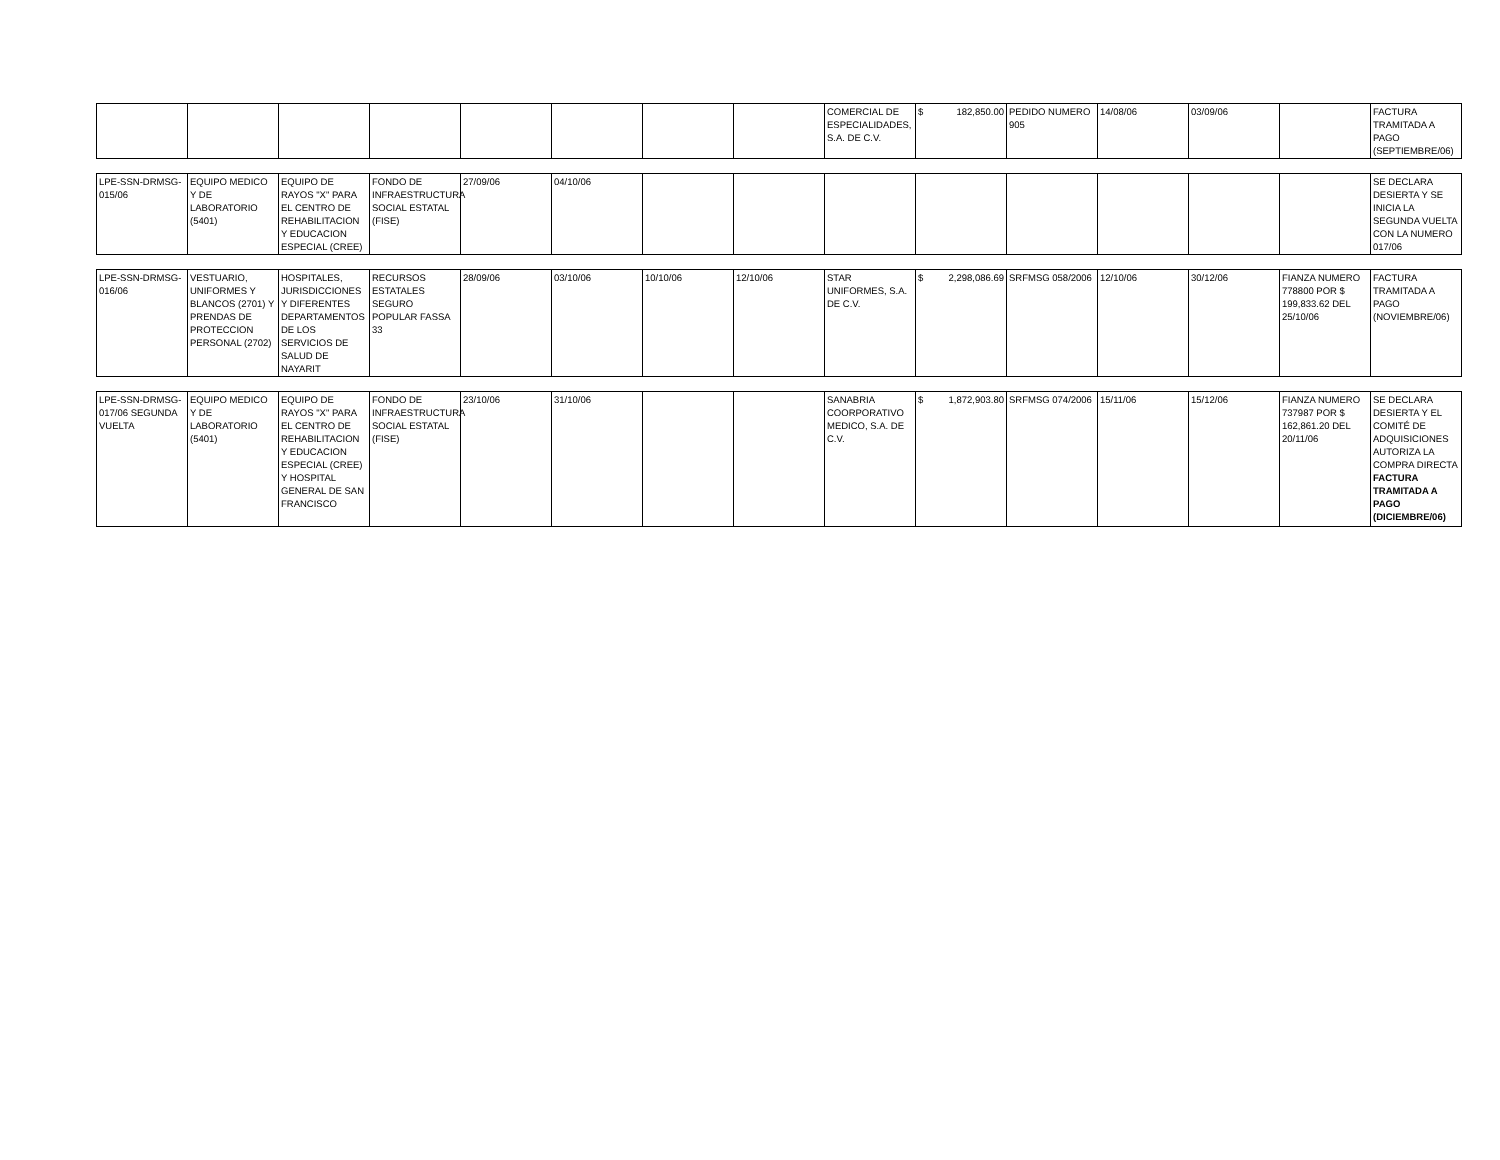| | | | | | | | | COMERCIAL DE ESPECIALIDADES, S.A. DE C.V. | $ 182,850.00 | PEDIDO NUMERO 905 | 14/08/06 | 03/09/06 | | FACTURA TRAMITADA A PAGO (SEPTIEMBRE/06) |
| LPE-SSN-DRMSG-015/06 | EQUIPO MEDICO Y DE LABORATORIO (5401) | EQUIPO DE RAYOS "X" PARA EL CENTRO DE REHABILITACION Y EDUCACION ESPECIAL (CREE) | FONDO DE INFRAESTRUCTURA SOCIAL ESTATAL (FISE) | 27/09/06 | 04/10/06 | | | | | | | | | SE DECLARA DESIERTA Y SE INICIA LA SEGUNDA VUELTA CON LA NUMERO 017/06 |
| LPE-SSN-DRMSG-016/06 | VESTUARIO, UNIFORMES Y BLANCOS (2701) Y PRENDAS DE PROTECCION PERSONAL (2702) | HOSPITALES, JURISDICCIONES Y DIFERENTES DEPARTAMENTOS DE LOS SERVICIOS DE SALUD DE NAYARIT | RECURSOS ESTATALES SEGURO POPULAR FASSA 33 | 28/09/06 | 03/10/06 | 10/10/06 | 12/10/06 | STAR UNIFORMES, S.A. DE C.V. | $ 2,298,086.69 | SRFMSG 058/2006 | 12/10/06 | 30/12/06 | FIANZA NUMERO 778800 POR $ 199,833.62 DEL 25/10/06 | FACTURA TRAMITADA A PAGO (NOVIEMBRE/06) |
| LPE-SSN-DRMSG-017/06 SEGUNDA VUELTA | EQUIPO MEDICO Y DE LABORATORIO (5401) | EQUIPO DE RAYOS "X" PARA EL CENTRO DE REHABILITACION Y EDUCACION ESPECIAL (CREE) Y HOSPITAL GENERAL DE SAN FRANCISCO | FONDO DE INFRAESTRUCTURA SOCIAL ESTATAL (FISE) | 23/10/06 | 31/10/06 | | | SANABRIA COORPORATIVO MEDICO, S.A. DE C.V. | $ 1,872,903.80 | SRFMSG 074/2006 | 15/11/06 | 15/12/06 | FIANZA NUMERO 737987 POR $ 162,861.20 DEL 20/11/06 | SE DECLARA DESIERTA Y EL COMITÉ DE ADQUISICIONES AUTORIZA LA COMPRA DIRECTA FACTURA TRAMITADA A PAGO (DICIEMBRE/06) |